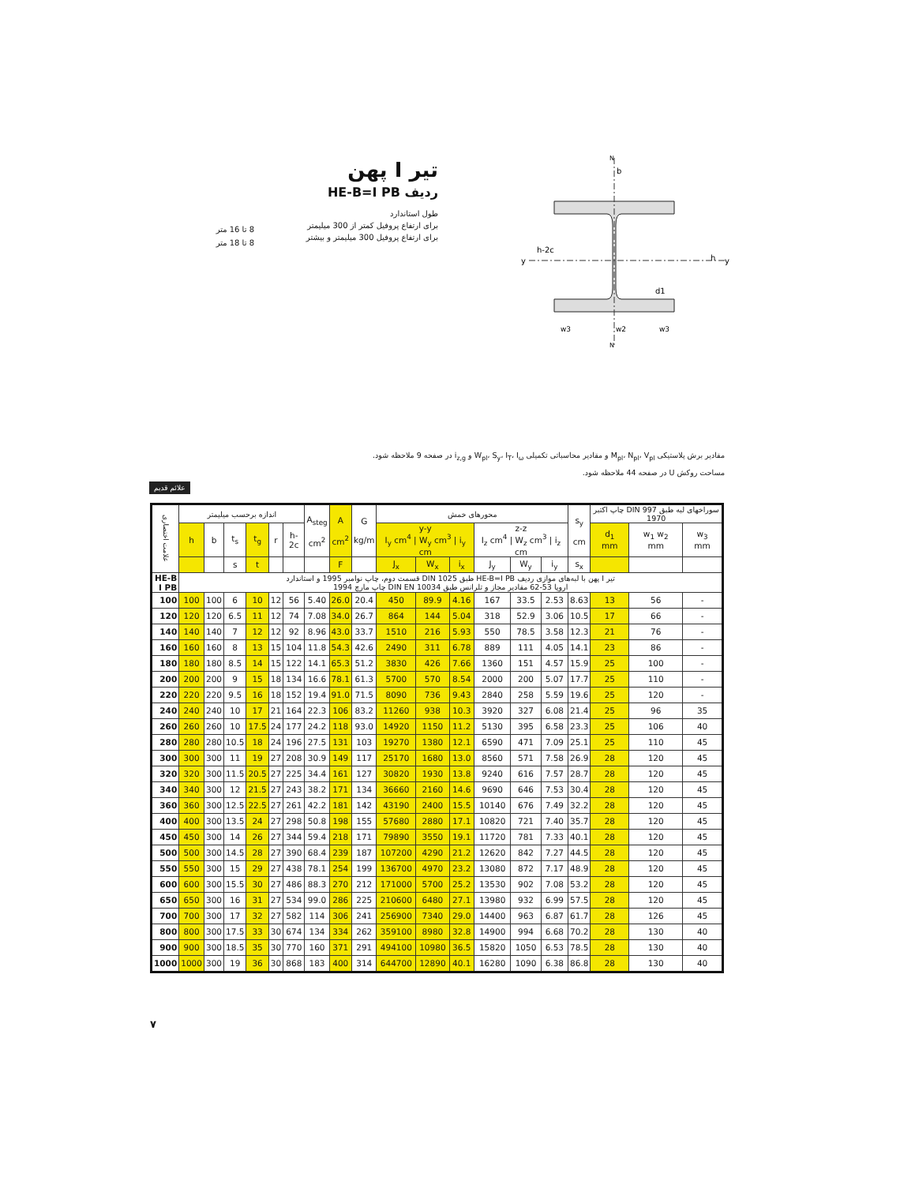تیر I پهن
ردیف HE-B=I PB
طول استاندارد
برای ارتفاع پروفیل کمتر از 300 میلیمتر
برای ارتفاع پروفیل 300 میلیمتر و بیشتر
8 تا 16 متر
8 تا 18 متر
y
y
b
h
h-2c
N
N
d1
w3
w2
w3
مقادیر برش پلاستیکی M<sub>pl</sub>، N<sub>pl</sub>، V<sub>pl</sub> و مقادیر محاسباتی تکمیلی W<sub>pl</sub>، S<sub>y</sub>، I<sub>T</sub>، I<sub>ω</sub> و i<sub>z,g</sub> در صفحه 9 ملاحظه شود.
مساحت روکش U در صفحه 44 ملاحظه شود.
علائم قدیم
| علامت اختصاری | اندازه برحسب میلیمتر | | | | | | A<sub>steg</sub> cm<sup>2</sup> | A cm<sup>2</sup> | G kg/m | محورهای خمش | | | | | | s<sub>y</sub> cm | سوراخهای لبه طبق DIN 997 چاپ اکتبر 1970 | | |
| --- | --- | --- | --- | --- | --- | --- | --- | --- | --- | --- | --- | --- | --- | --- | --- | --- | --- | --- | --- |
| | h | b | t<sub>s</sub> | t<sub>g</sub> | r | h-2c | | | | y-y I<sub>y</sub> cm<sup>4</sup> / W<sub>y</sub> cm<sup>3</sup> / i<sub>y</sub> cm | | | z-z I<sub>z</sub> cm<sup>4</sup> / W<sub>z</sub> cm<sup>3</sup> / i<sub>z</sub> cm | | | | d<sub>1</sub> mm | w<sub>1</sub> w<sub>2</sub> mm | w<sub>3</sub> mm |
| | | | s | t | | | | F | | J<sub>x</sub> | W<sub>x</sub> | i<sub>x</sub> | J<sub>y</sub> | W<sub>y</sub> | i<sub>y</sub> | s<sub>x</sub> | | | |
| HE-B I PB | تیر I پهن با لبه‌های موازی ردیف HE-B=I PB طبق DIN 1025 قسمت دوم، چاپ نوامبر 1995 و استاندارد اروپا 53-62 مقادیر مجاز و تلرانس طبق DIN EN 10034 چاپ مارچ 1994 | | | | | | | | | | | | | | | | | | |
| 100 | 100 | 100 | 6 | 10 | 12 | 56 | 5.40 | 26.0 | 20.4 | 450 | 89.9 | 4.16 | 167 | 33.5 | 2.53 | 8.63 | 13 | 56 | - |
| 120 | 120 | 120 | 6.5 | 11 | 12 | 74 | 7.08 | 34.0 | 26.7 | 864 | 144 | 5.04 | 318 | 52.9 | 3.06 | 10.5 | 17 | 66 | - |
| 140 | 140 | 140 | 7 | 12 | 12 | 92 | 8.96 | 43.0 | 33.7 | 1510 | 216 | 5.93 | 550 | 78.5 | 3.58 | 12.3 | 21 | 76 | - |
| 160 | 160 | 160 | 8 | 13 | 15 | 104 | 11.8 | 54.3 | 42.6 | 2490 | 311 | 6.78 | 889 | 111 | 4.05 | 14.1 | 23 | 86 | - |
| 180 | 180 | 180 | 8.5 | 14 | 15 | 122 | 14.1 | 65.3 | 51.2 | 3830 | 426 | 7.66 | 1360 | 151 | 4.57 | 15.9 | 25 | 100 | - |
| 200 | 200 | 200 | 9 | 15 | 18 | 134 | 16.6 | 78.1 | 61.3 | 5700 | 570 | 8.54 | 2000 | 200 | 5.07 | 17.7 | 25 | 110 | - |
| 220 | 220 | 220 | 9.5 | 16 | 18 | 152 | 19.4 | 91.0 | 71.5 | 8090 | 736 | 9.43 | 2840 | 258 | 5.59 | 19.6 | 25 | 120 | - |
| 240 | 240 | 240 | 10 | 17 | 21 | 164 | 22.3 | 106 | 83.2 | 11260 | 938 | 10.3 | 3920 | 327 | 6.08 | 21.4 | 25 | 96 | 35 |
| 260 | 260 | 260 | 10 | 17.5 | 24 | 177 | 24.2 | 118 | 93.0 | 14920 | 1150 | 11.2 | 5130 | 395 | 6.58 | 23.3 | 25 | 106 | 40 |
| 280 | 280 | 280 | 10.5 | 18 | 24 | 196 | 27.5 | 131 | 103 | 19270 | 1380 | 12.1 | 6590 | 471 | 7.09 | 25.1 | 25 | 110 | 45 |
| 300 | 300 | 300 | 11 | 19 | 27 | 208 | 30.9 | 149 | 117 | 25170 | 1680 | 13.0 | 8560 | 571 | 7.58 | 26.9 | 28 | 120 | 45 |
| 320 | 320 | 300 | 11.5 | 20.5 | 27 | 225 | 34.4 | 161 | 127 | 30820 | 1930 | 13.8 | 9240 | 616 | 7.57 | 28.7 | 28 | 120 | 45 |
| 340 | 340 | 300 | 12 | 21.5 | 27 | 243 | 38.2 | 171 | 134 | 36660 | 2160 | 14.6 | 9690 | 646 | 7.53 | 30.4 | 28 | 120 | 45 |
| 360 | 360 | 300 | 12.5 | 22.5 | 27 | 261 | 42.2 | 181 | 142 | 43190 | 2400 | 15.5 | 10140 | 676 | 7.49 | 32.2 | 28 | 120 | 45 |
| 400 | 400 | 300 | 13.5 | 24 | 27 | 298 | 50.8 | 198 | 155 | 57680 | 2880 | 17.1 | 10820 | 721 | 7.40 | 35.7 | 28 | 120 | 45 |
| 450 | 450 | 300 | 14 | 26 | 27 | 344 | 59.4 | 218 | 171 | 79890 | 3550 | 19.1 | 11720 | 781 | 7.33 | 40.1 | 28 | 120 | 45 |
| 500 | 500 | 300 | 14.5 | 28 | 27 | 390 | 68.4 | 239 | 187 | 107200 | 4290 | 21.2 | 12620 | 842 | 7.27 | 44.5 | 28 | 120 | 45 |
| 550 | 550 | 300 | 15 | 29 | 27 | 438 | 78.1 | 254 | 199 | 136700 | 4970 | 23.2 | 13080 | 872 | 7.17 | 48.9 | 28 | 120 | 45 |
| 600 | 600 | 300 | 15.5 | 30 | 27 | 486 | 88.3 | 270 | 212 | 171000 | 5700 | 25.2 | 13530 | 902 | 7.08 | 53.2 | 28 | 120 | 45 |
| 650 | 650 | 300 | 16 | 31 | 27 | 534 | 99.0 | 286 | 225 | 210600 | 6480 | 27.1 | 13980 | 932 | 6.99 | 57.5 | 28 | 120 | 45 |
| 700 | 700 | 300 | 17 | 32 | 27 | 582 | 114 | 306 | 241 | 256900 | 7340 | 29.0 | 14400 | 963 | 6.87 | 61.7 | 28 | 126 | 45 |
| 800 | 800 | 300 | 17.5 | 33 | 30 | 674 | 134 | 334 | 262 | 359100 | 8980 | 32.8 | 14900 | 994 | 6.68 | 70.2 | 28 | 130 | 40 |
| 900 | 900 | 300 | 18.5 | 35 | 30 | 770 | 160 | 371 | 291 | 494100 | 10980 | 36.5 | 15820 | 1050 | 6.53 | 78.5 | 28 | 130 | 40 |
| 1000 | 1000 | 300 | 19 | 36 | 30 | 868 | 183 | 400 | 314 | 644700 | 12890 | 40.1 | 16280 | 1090 | 6.38 | 86.8 | 28 | 130 | 40 |
۷